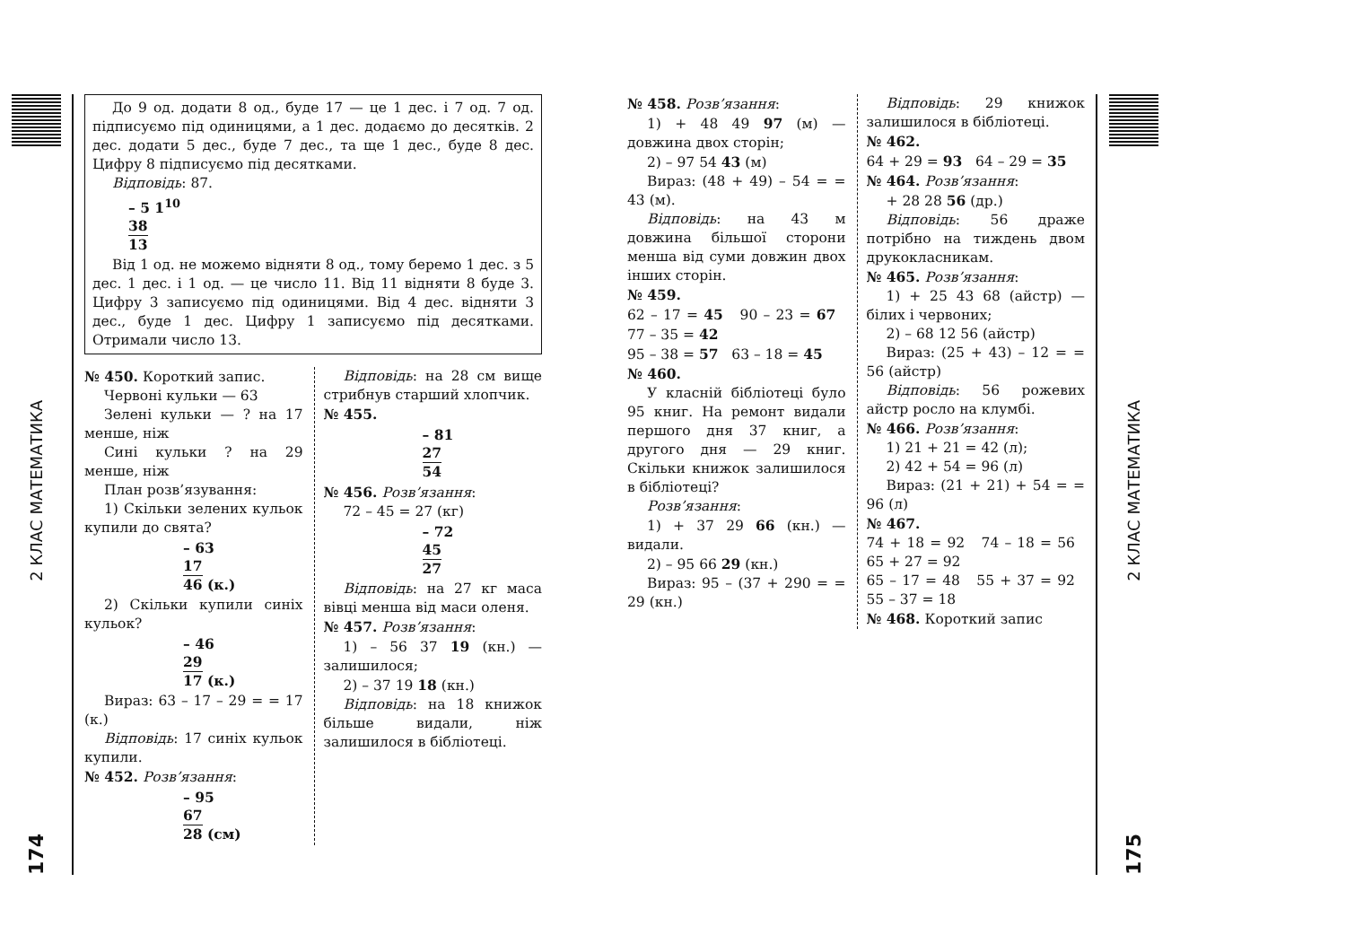2 КЛАС МАТЕМАТИКА
174
До 9 од. додати 8 од., буде 17 — це 1 дес. і 7 од. 7 од. підписуємо під одиницями, а 1 дес. додаємо до десятків. 2 дес. додати 5 дес., буде 7 дес., та ще 1 дес., буде 8 дес. Цифру 8 підписуємо під десятками.
Відповідь: 87.
– 5 1<sup>10</sup>
38
13
Від 1 од. не можемо відняти 8 од., тому беремо 1 дес. з 5 дес. 1 дес. і 1 од. — це число 11. Від 11 відняти 8 буде 3. Цифру 3 записуємо під одиницями. Від 4 дес. відняти 3 дес., буде 1 дес. Цифру 1 записуємо під десятками. Отримали число 13.
№ 450. Короткий запис.
Червоні кульки — 63
Зелені кульки — ? на 17 менше, ніж
Сині кульки ? на 29 менше, ніж
План розв’язування:
1) Скільки зелених кульок купили до свята?
– 63
17
46 (к.)
2) Скільки купили синіх кульок?
– 46
29
17 (к.)
Вираз: 63 – 17 – 29 = = 17 (к.)
Відповідь: 17 синіх кульок купили.
№ 452. Розв’язання:
– 95
67
28 (см)
Відповідь: на 28 см вище стрибнув старший хлопчик.
№ 455.
– 81
27
54
№ 456. Розв’язання:
72 – 45 = 27 (кг)
– 72
45
27
Відповідь: на 27 кг маса вівці менша від маси оленя.
№ 457. Розв’язання:
1) – 56 37 19 (кн.) — залишилося;
2) – 37 19 18 (кн.)
Відповідь: на 18 книжок більше видали, ніж залишилося в бібліотеці.
№ 458. Розв’язання:
1) + 48 49 97 (м) — довжина двох сторін;
2) – 97 54 43 (м)
Вираз: (48 + 49) – 54 = = 43 (м).
Відповідь: на 43 м довжина більшої сторони менша від суми довжин двох інших сторін.
№ 459.
62 – 17 = 45 90 – 23 = 67 77 – 35 = 42
95 – 38 = 57 63 – 18 = 45
№ 460.
У класній бібліотеці було 95 книг. На ремонт видали першого дня 37 книг, а другого дня — 29 книг. Скільки книжок залишилося в бібліотеці?
Розв’язання:
1) + 37 29 66 (кн.) — видали.
2) – 95 66 29 (кн.)
Вираз: 95 – (37 + 290 = = 29 (кн.)
Відповідь: 29 книжок залишилося в бібліотеці.
№ 462.
64 + 29 = 93 64 – 29 = 35
№ 464. Розв’язання:
+ 28 28 56 (др.)
Відповідь: 56 драже потрібно на тиждень двом друкокласникам.
№ 465. Розв’язання:
1) + 25 43 68 (айстр) — білих і червоних;
2) – 68 12 56 (айстр)
Вираз: (25 + 43) – 12 = = 56 (айстр)
Відповідь: 56 рожевих айстр росло на клумбі.
№ 466. Розв’язання:
1) 21 + 21 = 42 (л);
2) 42 + 54 = 96 (л)
Вираз: (21 + 21) + 54 = = 96 (л)
№ 467.
74 + 18 = 92 74 – 18 = 56 65 + 27 = 92
65 – 17 = 48 55 + 37 = 92 55 – 37 = 18
№ 468. Короткий запис
2 КЛАС МАТЕМАТИКА
175